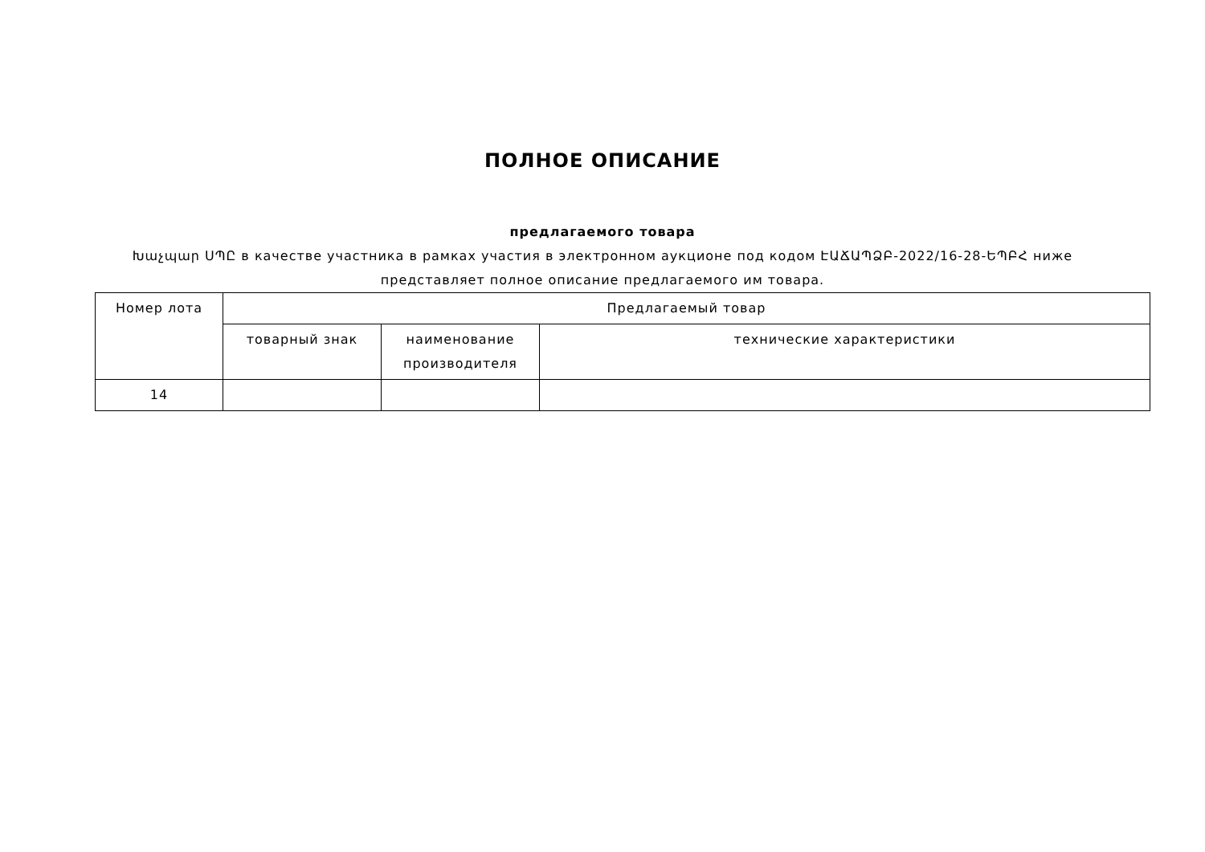ПОЛНОЕ ОПИСАНИЕ
предлагаемого товара
Խաչպար ՍՊԸ в качестве участника в рамках участия в электронном аукционе под кодом ԷԱՃԱՊՁԲ-2022/16-28-ԵՊԲՀ ниже представляет полное описание предлагаемого им товара.
| Номер лота | Предлагаемый товар | | |
| | товарный знак | наименование производителя | технические характеристики |
| 14 | | | |